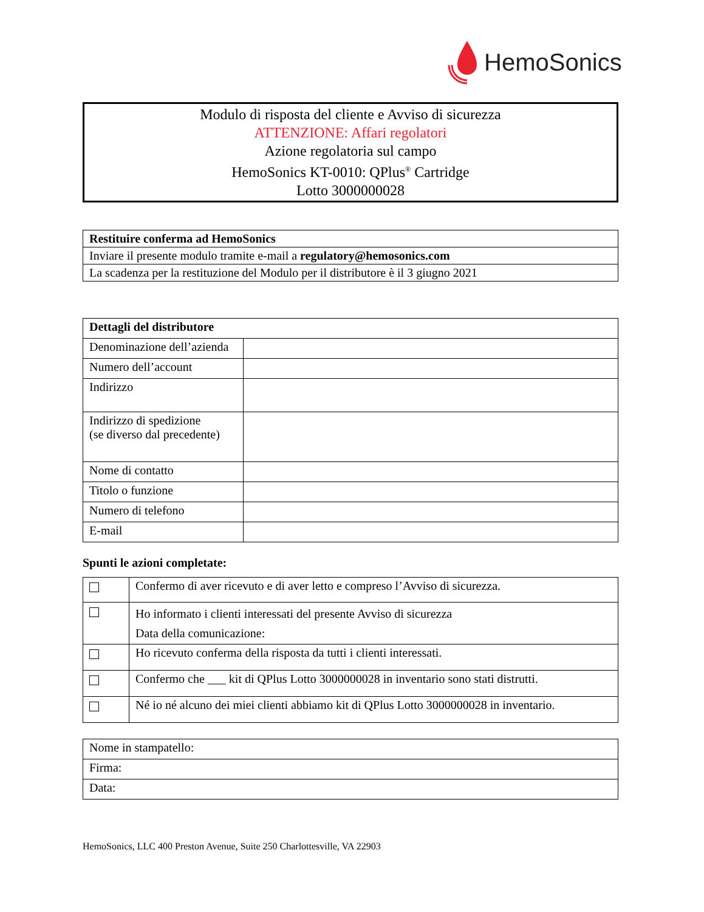HemoSonics
Modulo di risposta del cliente e Avviso di sicurezza
ATTENZIONE: Affari regolatori
Azione regolatoria sul campo
HemoSonics KT-0010: QPlus<sup>®</sup> Cartridge
Lotto 3000000028
| Restituire conferma ad HemoSonics |
| --- |
| Inviare il presente modulo tramite e-mail a regulatory@hemosonics.com |
| La scadenza per la restituzione del Modulo per il distributore è il 3 giugno 2021 |
| Dettagli del distributore | |
| --- | --- |
| Denominazione dell’azienda | |
| Numero dell’account | |
| Indirizzo | |
| Indirizzo di spedizione (se diverso dal precedente) | |
| Nome di contatto | |
| Titolo o funzione | |
| Numero di telefono | |
| E-mail | |
Spunti le azioni completate:
| | Confermo di aver ricevuto e di aver letto e compreso l’Avviso di sicurezza. |
| | Ho informato i clienti interessati del presente Avviso di sicurezza Data della comunicazione: |
| | Ho ricevuto conferma della risposta da tutti i clienti interessati. |
| | Confermo che ___ kit di QPlus Lotto 3000000028 in inventario sono stati distrutti. |
| | Né io né alcuno dei miei clienti abbiamo kit di QPlus Lotto 3000000028 in inventario. |
| Nome in stampatello: |
| Firma: |
| Data: |
HemoSonics, LLC 400 Preston Avenue, Suite 250 Charlottesville, VA 22903